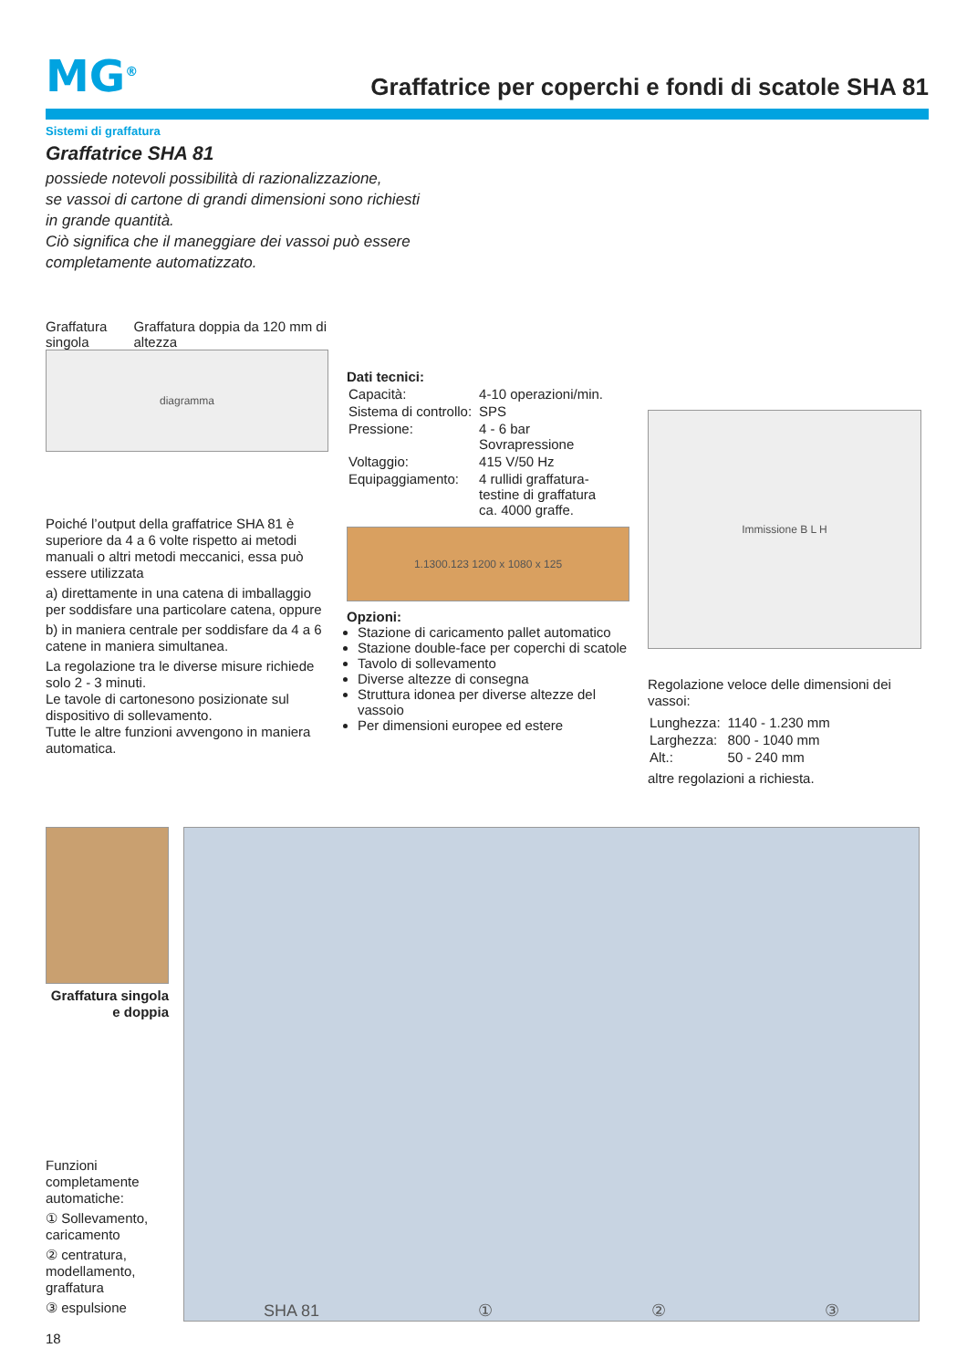MG<sup>®</sup>
Graffatrice per coperchi e fondi di scatole SHA 81
Sistemi di graffatura
Graffatrice SHA 81
possiede notevoli possibilità di razionalizzazione,
se vassoi di cartone di grandi dimensioni sono richiesti
in grande quantità.
Ciò significa che il maneggiare dei vassoi può essere
completamente automatizzato.
Graffatura singola Graffatura doppia da 120 mm di altezza
diagramma
Poiché l’output della graffatrice SHA 81 è superiore da 4 a 6 volte rispetto ai metodi manuali o altri metodi meccanici, essa può essere utilizzata
a) direttamente in una catena di imballaggio per soddisfare una particolare catena, oppure
b) in maniera centrale per soddisfare da 4 a 6 catene in maniera simultanea.
La regolazione tra le diverse misure richiede solo 2 - 3 minuti.
Le tavole di cartonesono posizionate sul dispositivo di sollevamento.
Tutte le altre funzioni avvengono in maniera automatica.
Dati tecnici:
| Capacità: | 4-10 operazioni/min. |
| Sistema di controllo: | SPS |
| Pressione: | 4 - 6 bar Sovrapressione |
| Voltaggio: | 415 V/50 Hz |
| Equipaggiamento: | 4 rullidi graffatura- testine di graffatura ca. 4000 graffe. |
1.1300.123 1200 x 1080 x 125
Opzioni:
Stazione di caricamento pallet automatico
Stazione double-face per coperchi di scatole
Tavolo di sollevamento
Diverse altezze di consegna
Struttura idonea per diverse altezze del vassoio
Per dimensioni europee ed estere
Immissione B L H
Regolazione veloce delle dimensioni dei vassoi:
| Lunghezza: | 1140 - 1.230 mm |
| Larghezza: | 800 - 1040 mm |
| Alt.: | 50 - 240 mm |
altre regolazioni a richiesta.
Graffatura singola e doppia
Funzioni completamente automatiche:
① Sollevamento, caricamento
② centratura, modellamento, graffatura
③ espulsione
18
SHA 81 ① ② ③